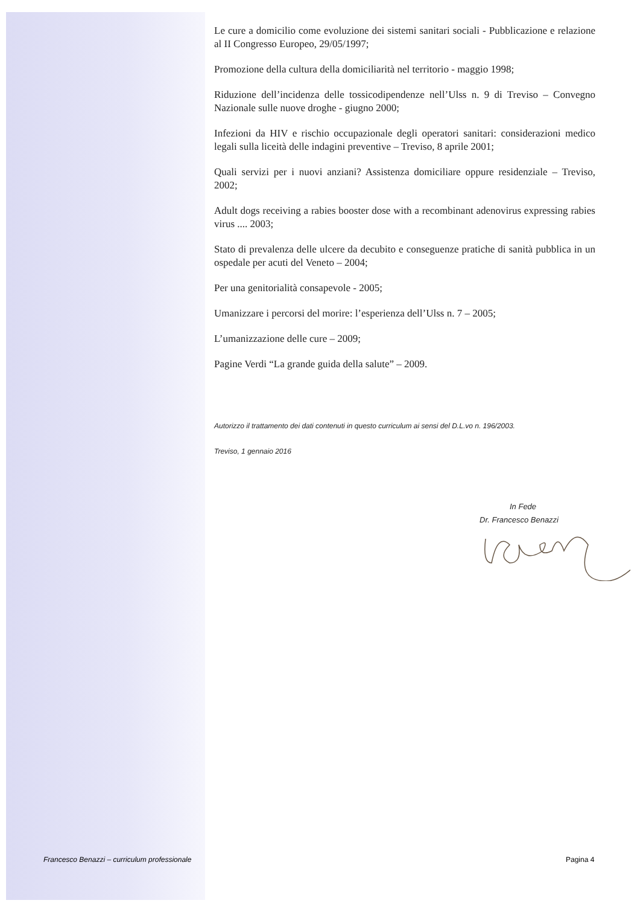Le cure a domicilio come evoluzione dei sistemi sanitari sociali - Pubblicazione e relazione al II Congresso Europeo, 29/05/1997;
Promozione della cultura della domiciliarità nel territorio - maggio 1998;
Riduzione dell’incidenza delle tossicodipendenze nell’Ulss n. 9 di Treviso – Convegno Nazionale sulle nuove droghe - giugno 2000;
Infezioni da HIV e rischio occupazionale degli operatori sanitari: considerazioni medico legali sulla liceità delle indagini preventive – Treviso, 8 aprile 2001;
Quali servizi per i nuovi anziani? Assistenza domiciliare oppure residenziale – Treviso, 2002;
Adult dogs receiving a rabies booster dose with a recombinant adenovirus expressing rabies virus .... 2003;
Stato di prevalenza delle ulcere da decubito e conseguenze pratiche di sanità pubblica in un ospedale per acuti del Veneto – 2004;
Per una genitorialità consapevole - 2005;
Umanizzare i percorsi del morire: l’esperienza dell’Ulss n. 7 – 2005;
L’umanizzazione delle cure – 2009;
Pagine Verdi “La grande guida della salute” – 2009.
Autorizzo il trattamento dei dati contenuti in questo curriculum ai sensi del D.L.vo n. 196/2003.
Treviso, 1 gennaio 2016
In Fede
Dr. Francesco Benazzi
Francesco Benazzi – curriculum professionale
Pagina 4